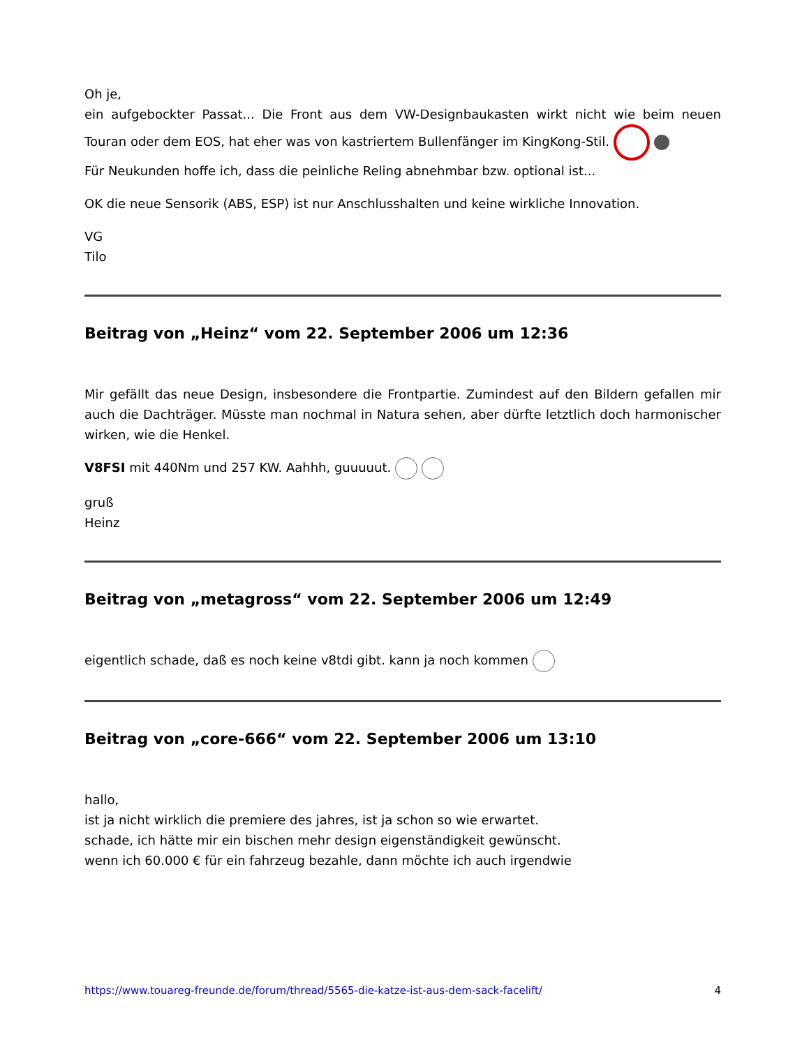Oh je,
ein aufgebockter Passat... Die Front aus dem VW-Designbaukasten wirkt nicht wie beim neuen Touran oder dem EOS, hat eher was von kastriertem Bullenfänger im KingKong-Stil.
Für Neukunden hoffe ich, dass die peinliche Reling abnehmbar bzw. optional ist...
OK die neue Sensorik (ABS, ESP) ist nur Anschlusshalten und keine wirkliche Innovation.
VG
Tilo
Beitrag von „Heinz“ vom 22. September 2006 um 12:36
Mir gefällt das neue Design, insbesondere die Frontpartie. Zumindest auf den Bildern gefallen mir auch die Dachträger. Müsste man nochmal in Natura sehen, aber dürfte letztlich doch harmonischer wirken, wie die Henkel.
V8FSI mit 440Nm und 257 KW. Aahhh, guuuuut.
gruß
Heinz
Beitrag von „metagross“ vom 22. September 2006 um 12:49
eigentlich schade, daß es noch keine v8tdi gibt. kann ja noch kommen
Beitrag von „core-666“ vom 22. September 2006 um 13:10
hallo,
ist ja nicht wirklich die premiere des jahres, ist ja schon so wie erwartet.
schade, ich hätte mir ein bischen mehr design eigenständigkeit gewünscht.
wenn ich 60.000 € für ein fahrzeug bezahle, dann möchte ich auch irgendwie
https://www.touareg-freunde.de/forum/thread/5565-die-katze-ist-aus-dem-sack-facelift/ 4